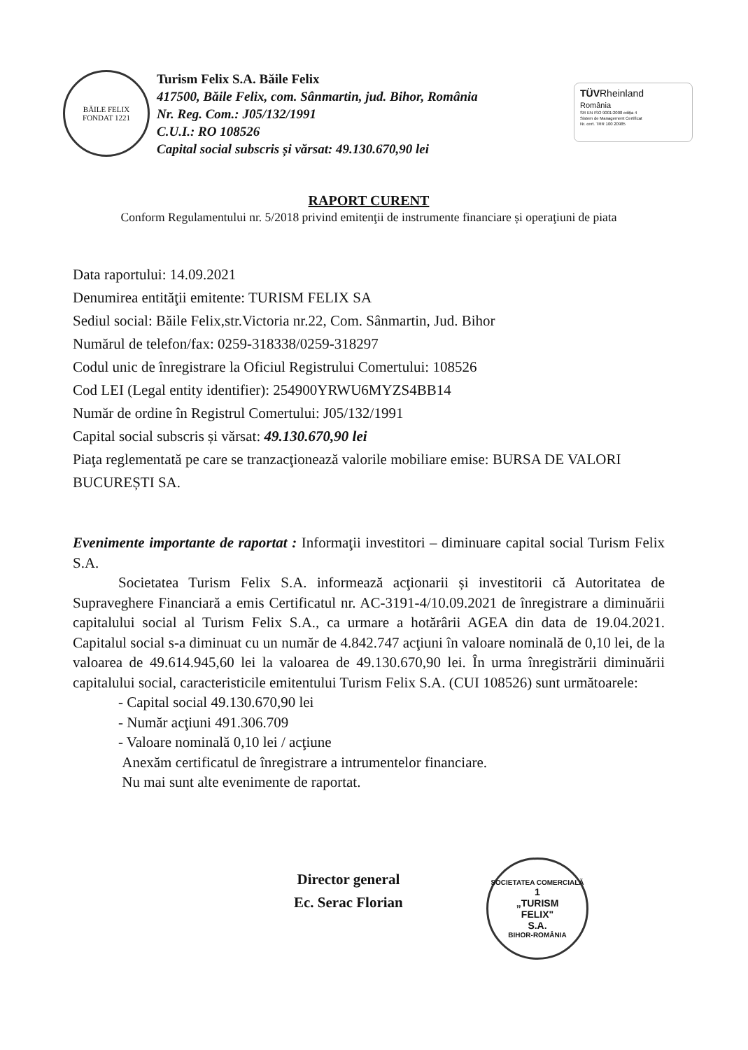BĂILE FELIX
FONDAT 1221
Turism Felix S.A. Băile Felix
417500, Băile Felix, com. Sânmartin, jud. Bihor, România
Nr. Reg. Com.: J05/132/1991
C.U.I.: RO 108526
Capital social subscris și vărsat: 49.130.670,90 lei
TÜVRheinland
România
SR EN ISO 9001:2008 ediția 4
Sistem de Management Certificat
Nr. cert. TRR 100 20985
RAPORT CURENT
Conform Regulamentului nr. 5/2018 privind emitenţii de instrumente financiare și operaţiuni de piata
Data raportului: 14.09.2021
Denumirea entităţii emitente: TURISM FELIX SA
Sediul social: Băile Felix,str.Victoria nr.22, Com. Sânmartin, Jud. Bihor
Numărul de telefon/fax: 0259-318338/0259-318297
Codul unic de înregistrare la Oficiul Registrului Comertului: 108526
Cod LEI (Legal entity identifier): 254900YRWU6MYZS4BB14
Număr de ordine în Registrul Comertului: J05/132/1991
Capital social subscris și vărsat: 49.130.670,90 lei
Piaţa reglementată pe care se tranzacţionează valorile mobiliare emise: BURSA DE VALORI BUCUREȘTI SA.
Evenimente importante de raportat : Informaţii investitori – diminuare capital social Turism Felix S.A.
Societatea Turism Felix S.A. informează acţionarii și investitorii că Autoritatea de Supraveghere Financiară a emis Certificatul nr. AC-3191-4/10.09.2021 de înregistrare a diminuării capitalului social al Turism Felix S.A., ca urmare a hotărârii AGEA din data de 19.04.2021. Capitalul social s-a diminuat cu un număr de 4.842.747 acţiuni în valoare nominală de 0,10 lei, de la valoarea de 49.614.945,60 lei la valoarea de 49.130.670,90 lei. În urma înregistrării diminuării capitalului social, caracteristicile emitentului Turism Felix S.A. (CUI 108526) sunt următoarele:
- Capital social 49.130.670,90 lei
- Număr acţiuni 491.306.709
- Valoare nominală 0,10 lei / acţiune
Anexăm certificatul de înregistrare a intrumentelor financiare.
Nu mai sunt alte evenimente de raportat.
Director general
Ec. Serac Florian
SOCIETATEA COMERCIALĂ
1
„TURISM
FELIX"
S.A.
BIHOR-ROMÂNIA